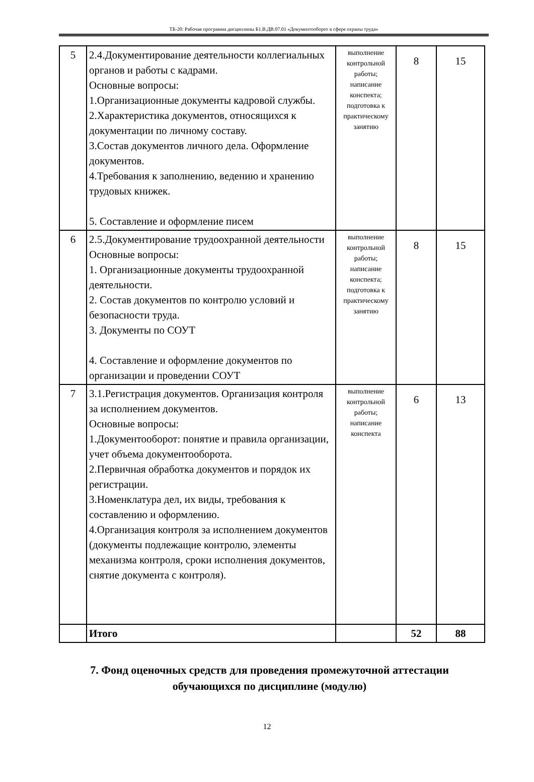ТБ-20: Рабочая программа дисциплины Б1.В.ДВ.07.01 «Документооборот в сфере охраны труда»
| 5 | 2.4.Документирование деятельности коллегиальных органов и работы с кадрами. Основные вопросы: 1.Организационные документы кадровой службы. 2.Характеристика документов, относящихся к документации по личному составу. 3.Состав документов личного дела. Оформление документов. 4.Требования к заполнению, ведению и хранению трудовых книжек. 5. Составление и оформление писем | выполнение контрольной работы; написание конспекта; подготовка к практическому занятию | 8 | 15 |
| 6 | 2.5.Документирование трудоохранной деятельности Основные вопросы: 1. Организационные документы трудоохранной деятельности. 2. Состав документов по контролю условий и безопасности труда. 3. Документы по СОУТ 4. Составление и оформление документов по организации и проведении СОУТ | выполнение контрольной работы; написание конспекта; подготовка к практическому занятию | 8 | 15 |
| 7 | 3.1.Регистрация документов. Организация контроля за исполнением документов. Основные вопросы: 1.Документооборот: понятие и правила организации, учет объема документооборота. 2.Первичная обработка документов и порядок их регистрации. 3.Номенклатура дел, их виды, требования к составлению и оформлению. 4.Организация контроля за исполнением документов (документы подлежащие контролю, элементы механизма контроля, сроки исполнения документов, снятие документа с контроля). | выполнение контрольной работы; написание конспекта | 6 | 13 |
| | Итого | | 52 | 88 |
7. Фонд оценочных средств для проведения промежуточной аттестации обучающихся по дисциплине (модулю)
12